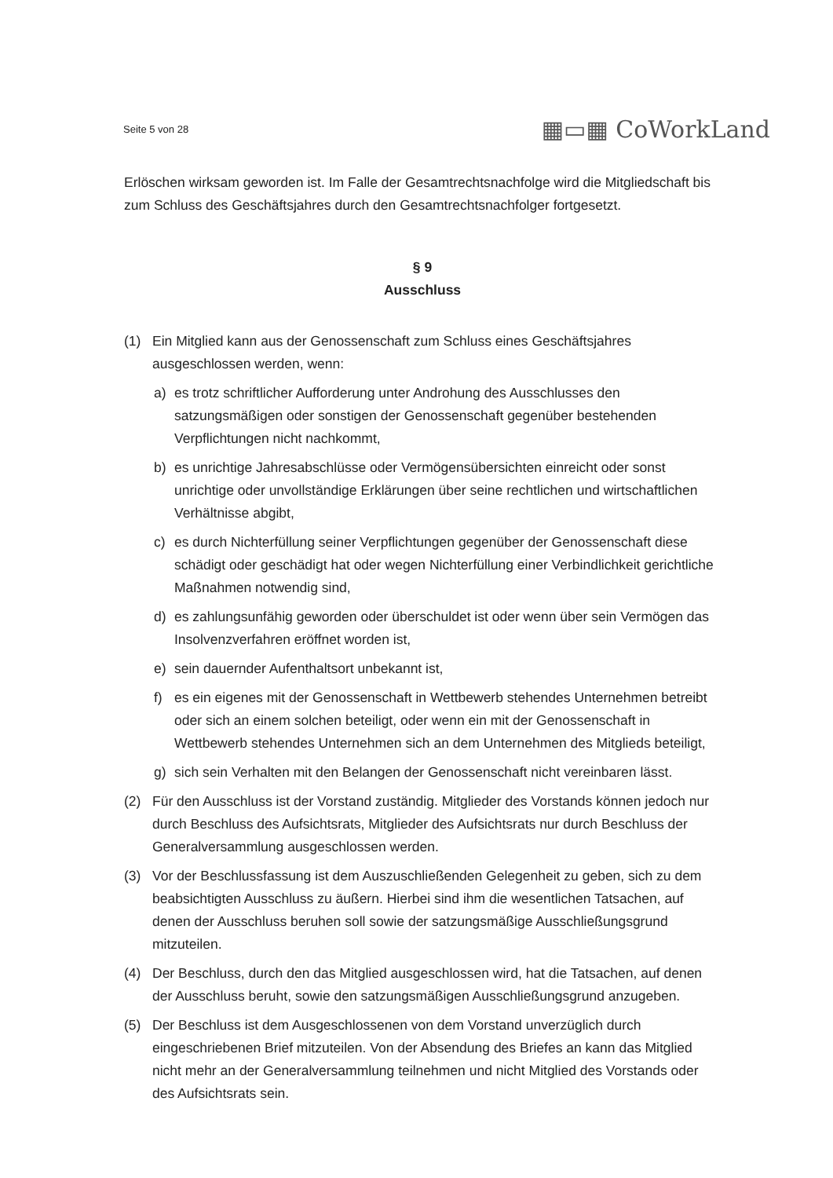Seite 5 von 28 ▦▭▦ CoWorkLand
Erlöschen wirksam geworden ist. Im Falle der Gesamtrechtsnachfolge wird die Mitgliedschaft bis zum Schluss des Geschäftsjahres durch den Gesamtrechtsnachfolger fortgesetzt.
§ 9
Ausschluss
(1) Ein Mitglied kann aus der Genossenschaft zum Schluss eines Geschäftsjahres ausgeschlossen werden, wenn:
a) es trotz schriftlicher Aufforderung unter Androhung des Ausschlusses den satzungsmäßigen oder sonstigen der Genossenschaft gegenüber bestehenden Verpflichtungen nicht nachkommt,
b) es unrichtige Jahresabschlüsse oder Vermögensübersichten einreicht oder sonst unrichtige oder unvollständige Erklärungen über seine rechtlichen und wirtschaftlichen Verhältnisse abgibt,
c) es durch Nichterfüllung seiner Verpflichtungen gegenüber der Genossenschaft diese schädigt oder geschädigt hat oder wegen Nichterfüllung einer Verbindlichkeit gerichtliche Maßnahmen notwendig sind,
d) es zahlungsunfähig geworden oder überschuldet ist oder wenn über sein Vermögen das Insolvenzverfahren eröffnet worden ist,
e) sein dauernder Aufenthaltsort unbekannt ist,
f) es ein eigenes mit der Genossenschaft in Wettbewerb stehendes Unternehmen betreibt oder sich an einem solchen beteiligt, oder wenn ein mit der Genossenschaft in Wettbewerb stehendes Unternehmen sich an dem Unternehmen des Mitglieds beteiligt,
g) sich sein Verhalten mit den Belangen der Genossenschaft nicht vereinbaren lässt.
(2) Für den Ausschluss ist der Vorstand zuständig. Mitglieder des Vorstands können jedoch nur durch Beschluss des Aufsichtsrats, Mitglieder des Aufsichtsrats nur durch Beschluss der Generalversammlung ausgeschlossen werden.
(3) Vor der Beschlussfassung ist dem Auszuschließenden Gelegenheit zu geben, sich zu dem beabsichtigten Ausschluss zu äußern. Hierbei sind ihm die wesentlichen Tatsachen, auf denen der Ausschluss beruhen soll sowie der satzungsmäßige Ausschließungsgrund mitzuteilen.
(4) Der Beschluss, durch den das Mitglied ausgeschlossen wird, hat die Tatsachen, auf denen der Ausschluss beruht, sowie den satzungsmäßigen Ausschließungsgrund anzugeben.
(5) Der Beschluss ist dem Ausgeschlossenen von dem Vorstand unverzüglich durch eingeschriebenen Brief mitzuteilen. Von der Absendung des Briefes an kann das Mitglied nicht mehr an der Generalversammlung teilnehmen und nicht Mitglied des Vorstands oder des Aufsichtsrats sein.